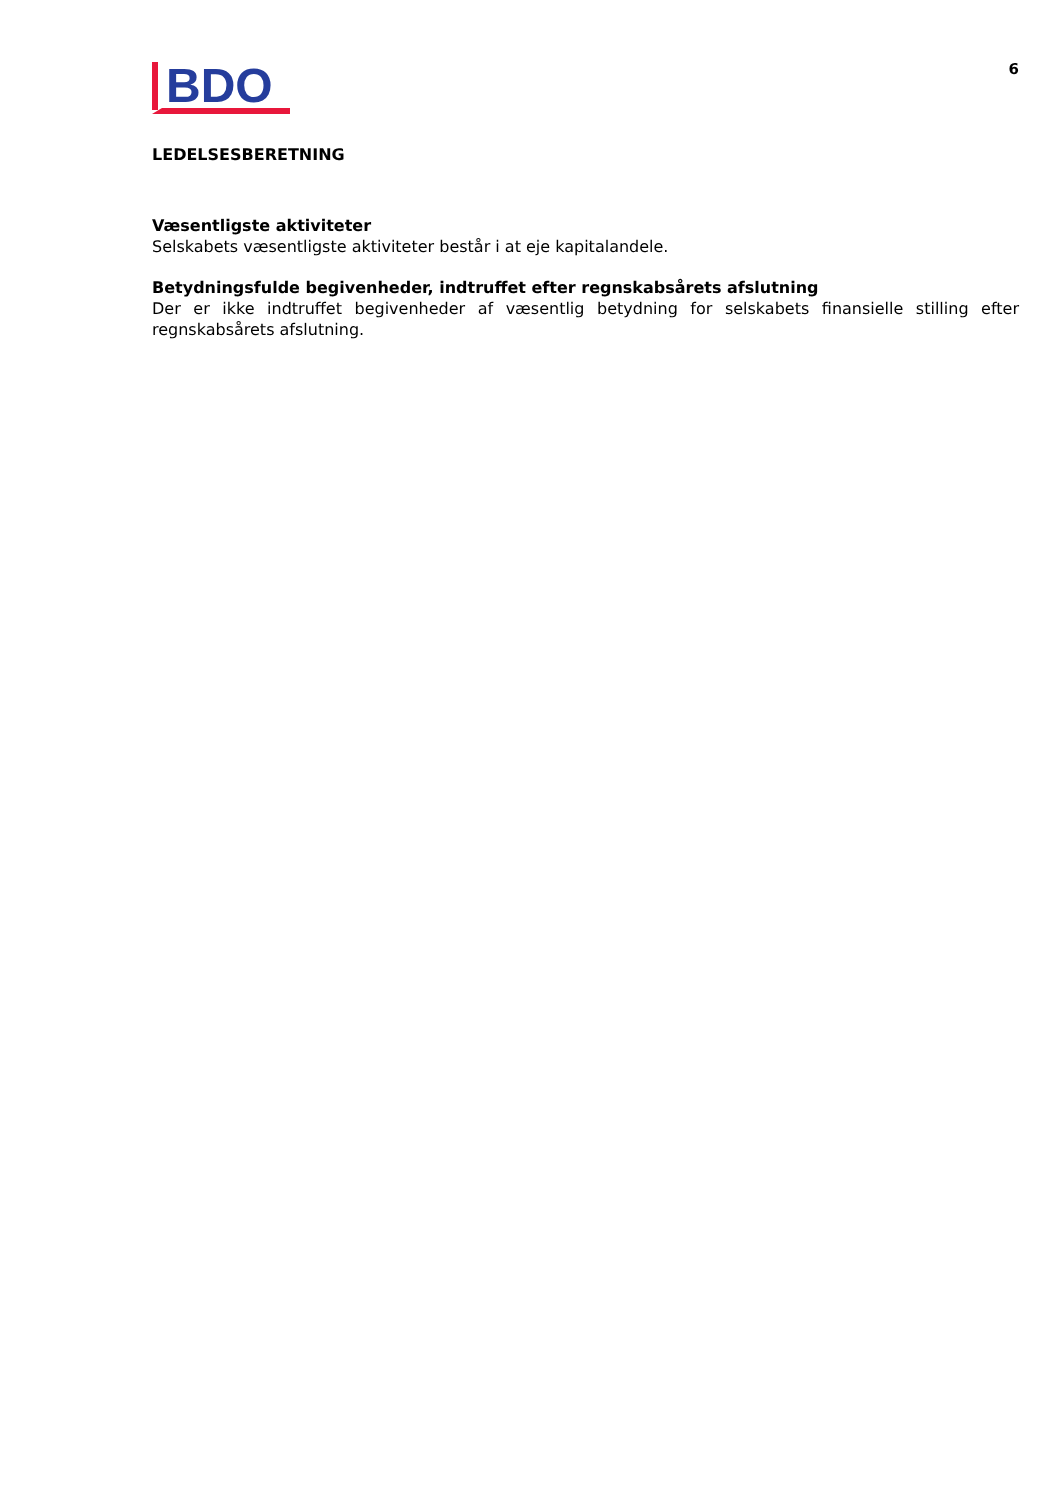BDO
6
LEDELSESBERETNING
Væsentligste aktiviteter
Selskabets væsentligste aktiviteter består i at eje kapitalandele.
Betydningsfulde begivenheder, indtruffet efter regnskabsårets afslutning
Der er ikke indtruffet begivenheder af væsentlig betydning for selskabets finansielle stilling efter regnskabsårets afslutning.